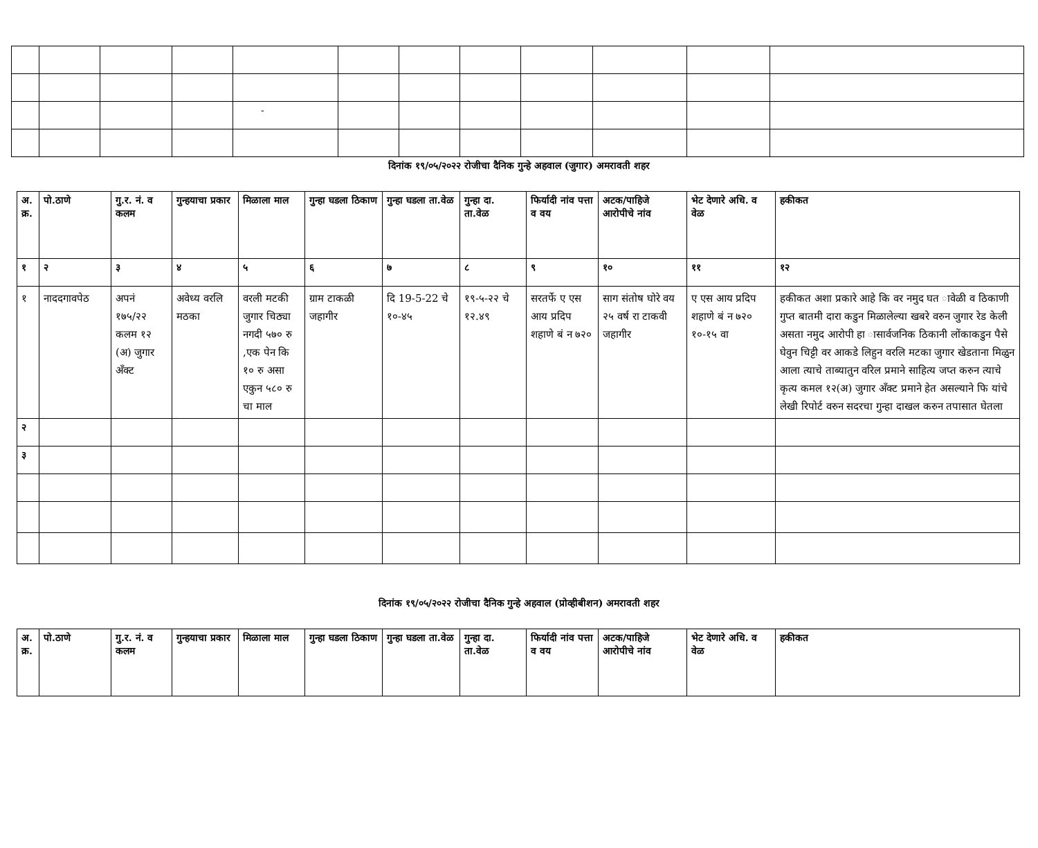| | | | | - | | | | | | | |
दिनांक १९/०५/२०२२ रोजीचा दैनिक गुन्हे अहवाल (जुगार) अमरावती शहर
| अ. क्र. | पो.ठाणे | गु.र. नं. व कलम | गुन्हयाचा प्रकार | मिळाला माल | गुन्हा घडला ठिकाण | गुन्हा घडला ता.वेळ | गुन्हा दा. ता.वेळ | फिर्यादी नांव पत्ता व वय | अटक/पाहिजे आरोपीचे नांव | भेट देणारे अधि. व वेळ | हकीकत |
| --- | --- | --- | --- | --- | --- | --- | --- | --- | --- | --- | --- |
| १ | २ | ३ | ४ | ५ | ६ | ७ | ८ | ९ | १० | ११ | १२ |
| १ | नाददगावपेठ | अपनं १७५/२२ कलम १२ (अ) जुगार अँक्ट | अवेध्य वरलि मठका | वरली मटकी जुगार चिठ्या नगदी ५७० रु ,एक पेन कि १० रु असा एकुन ५८० रु चा माल | ग्राम टाकळी जहागीर | दि 19-5-22 चे १०-४५ | १९-५-२२ चे १२.४९ | सरतर्फे ए एस आय प्रदिप शहाणे बं न ७२० | साग संतोष घोरे वय २५ वर्ष रा टाकवी जहागीर | ए एस आय प्रदिप शहाणे बं न ७२० १०-१५ वा | हकीकत अशा प्रकारे आहे कि वर नमुद घत ावेळी व ठिकाणी गुप्त बातमी दारा कडुन मिळालेल्या खबरे वरुन जुगार रेड केली असता नमुद आरोपी हा ासार्वजनिक ठिकानी लोंकाकडुन पैसे घेवुन चिट्टी वर आकडे लिहुन वरलि मटका जुगार खेडताना मिळुन आला त्याचे ताब्यातुन वरिल प्रमाने साहित्य जप्त करुन त्याचे कृत्य कमल १२(अ) जुगार अँक्ट प्रमाने हेत असल्याने फि यांचे लेखी रिपोर्ट वरुन सदरचा गुन्हा दाखल करुन तपासात घेतला |
| २ | | | | | | | | | | | |
| ३ | | | | | | | | | | | |
दिनांक १९/०५/२०२२ रोजीचा दैनिक गुन्हे अहवाल (प्रोव्हीबीशन) अमरावती शहर
| अ. क्र. | पो.ठाणे | गु.र. नं. व कलम | गुन्हयाचा प्रकार | मिळाला माल | गुन्हा घडला ठिकाण | गुन्हा घडला ता.वेळ | गुन्हा दा. ता.वेळ | फिर्यादी नांव पत्ता व वय | अटक/पाहिजे आरोपीचे नांव | भेट देणारे अधि. व वेळ | हकीकत |
| --- | --- | --- | --- | --- | --- | --- | --- | --- | --- | --- | --- |